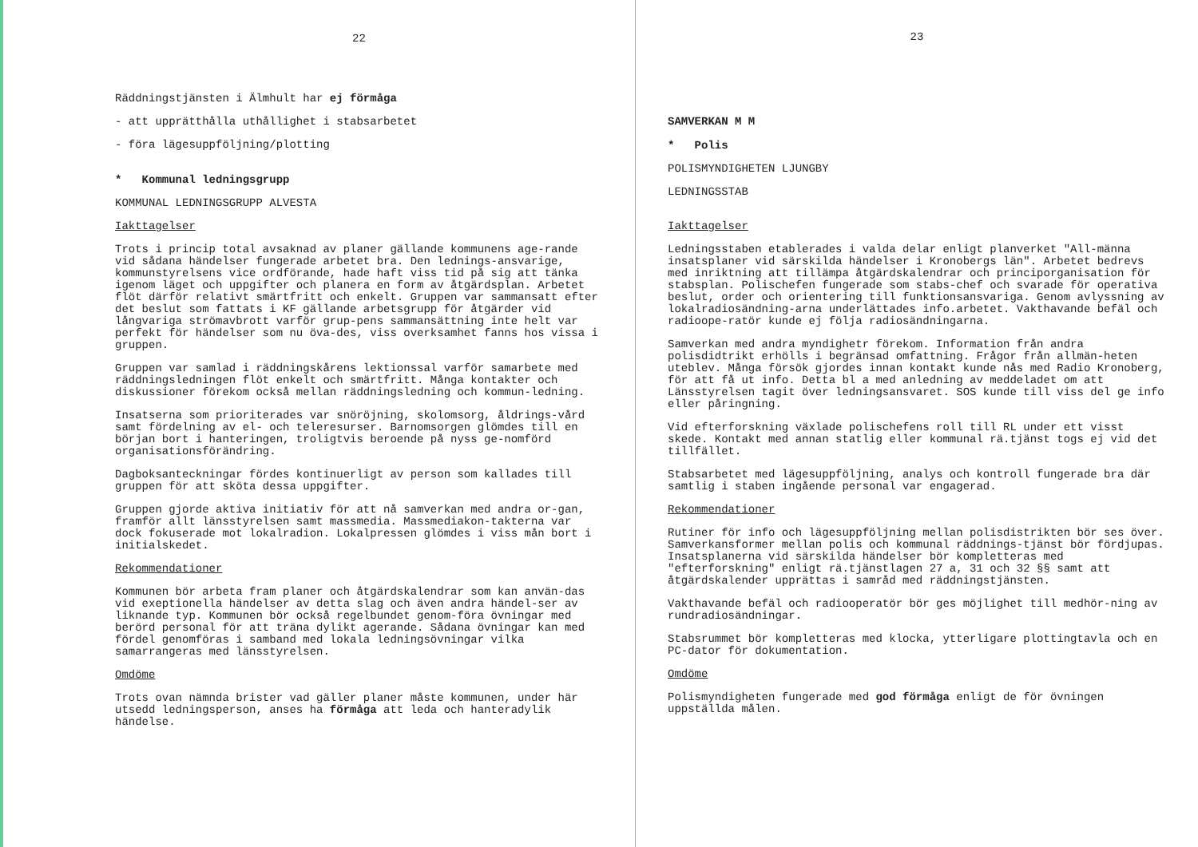22
Räddningstjänsten i Älmhult har ej förmåga
- att upprätthålla uthållighet i stabsarbetet
- föra lägesuppföljning/plotting
* Kommunal ledningsgrupp
KOMMUNAL LEDNINGSGRUPP ALVESTA
Iakttagelser
Trots i princip total avsaknad av planer gällande kommunens age-rande vid sådana händelser fungerade arbetet bra. Den lednings-ansvarige, kommunstyrelsens vice ordförande, hade haft viss tid på sig att tänka igenom läget och uppgifter och planera en form av åtgärdsplan. Arbetet flöt därför relativt smärtfritt och enkelt. Gruppen var sammansatt efter det beslut som fattats i KF gällande arbetsgrupp för åtgärder vid långvariga strömavbrott varför grup-pens sammansättning inte helt var perfekt för händelser som nu öva-des, viss overksamhet fanns hos vissa i gruppen.
Gruppen var samlad i räddningskårens lektionssal varför samarbete med räddningsledningen flöt enkelt och smärtfritt. Många kontakter och diskussioner förekom också mellan räddningsledning och kommun-ledning.
Insatserna som prioriterades var snöröjning, skolomsorg, åldrings-vård samt fördelning av el- och teleresurser. Barnomsorgen glömdes till en början bort i hanteringen, troligtvis beroende på nyss ge-nomförd organisationsförändring.
Dagboksanteckningar fördes kontinuerligt av person som kallades till gruppen för att sköta dessa uppgifter.
Gruppen gjorde aktiva initiativ för att nå samverkan med andra or-gan, framför allt länsstyrelsen samt massmedia. Massmediakon-takterna var dock fokuserade mot lokalradion. Lokalpressen glömdes i viss mån bort i initialskedet.
Rekommendationer
Kommunen bör arbeta fram planer och åtgärdskalendrar som kan använ-das vid exeptionella händelser av detta slag och även andra händel-ser av liknande typ. Kommunen bör också regelbundet genom-föra övningar med berörd personal för att träna dylikt agerande. Sådana övningar kan med fördel genomföras i samband med lokala ledningsövningar vilka samarrangeras med länsstyrelsen.
Omdöme
Trots ovan nämnda brister vad gäller planer måste kommunen, under här utsedd ledningsperson, anses ha förmåga att leda och hanteradylik händelse.
23
SAMVERKAN M M
* Polis
POLISMYNDIGHETEN LJUNGBY
LEDNINGSSTAB
Iakttagelser
Ledningsstaben etablerades i valda delar enligt planverket "All-männa insatsplaner vid särskilda händelser i Kronobergs län". Arbetet bedrevs med inriktning att tillämpa åtgärdskalendrar och principorganisation för stabsplan. Polischefen fungerade som stabs-chef och svarade för operativa beslut, order och orientering till funktionsansvariga. Genom avlyssning av lokalradiosändning-arna underlättades info.arbetet. Vakthavande befäl och radioope-ratör kunde ej följa radiosändningarna.
Samverkan med andra myndighetr förekom. Information från andra polisdidtrikt erhölls i begränsad omfattning. Frågor från allmän-heten uteblev. Många försök gjordes innan kontakt kunde nås med Radio Kronoberg, för att få ut info. Detta bl a med anledning av meddeladet om att Länsstyrelsen tagit över ledningsansvaret. SOS kunde till viss del ge info eller påringning.
Vid efterforskning växlade polischefens roll till RL under ett visst skede. Kontakt med annan statlig eller kommunal rä.tjänst togs ej vid det tillfället.
Stabsarbetet med lägesuppföljning, analys och kontroll fungerade bra där samtlig i staben ingående personal var engagerad.
Rekommendationer
Rutiner för info och lägesuppföljning mellan polisdistrikten bör ses över. Samverkansformer mellan polis och kommunal räddnings-tjänst bör fördjupas. Insatsplanerna vid särskilda händelser bör kompletteras med "efterforskning" enligt rä.tjänstlagen 27 a, 31 och 32 §§ samt att åtgärdskalender upprättas i samråd med räddningstjänsten.
Vakthavande befäl och radiooperatör bör ges möjlighet till medhör-ning av rundradiosändningar.
Stabsrummet bör kompletteras med klocka, ytterligare plottingtavla och en PC-dator för dokumentation.
Omdöme
Polismyndigheten fungerade med god förmåga enligt de för övningen uppställda målen.